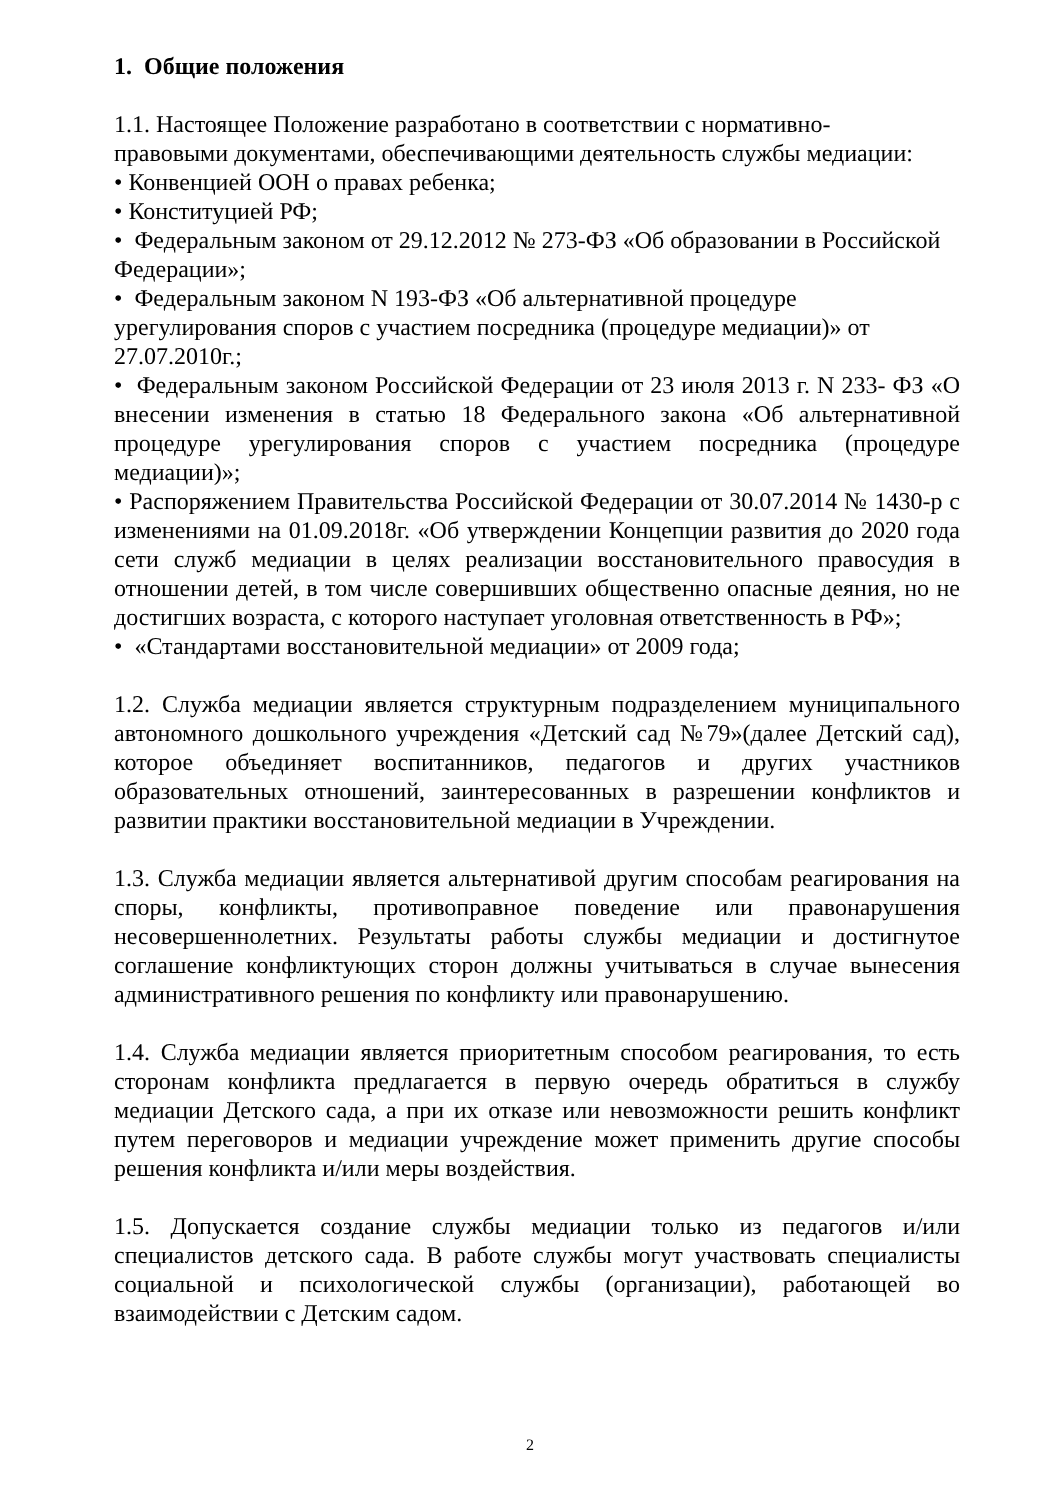1. Общие положения
1.1. Настоящее Положение разработано в соответствии с нормативно-
правовыми документами, обеспечивающими деятельность службы медиации:
• Конвенцией ООН о правах ребенка;
• Конституцией РФ;
• Федеральным законом от 29.12.2012 № 273-ФЗ «Об образовании в Российской Федерации»;
• Федеральным законом N 193-ФЗ «Об альтернативной процедуре урегулирования споров с участием посредника (процедуре медиации)» от 27.07.2010г.;
• Федеральным законом Российской Федерации от 23 июля 2013 г. N 233- ФЗ «О внесении изменения в статью 18 Федерального закона «Об альтернативной процедуре урегулирования споров с участием посредника (процедуре медиации)»;
• Распоряжением Правительства Российской Федерации от 30.07.2014 № 1430-р с изменениями на 01.09.2018г. «Об утверждении Концепции развития до 2020 года сети служб медиации в целях реализации восстановительного правосудия в отношении детей, в том числе совершивших общественно опасные деяния, но не достигших возраста, с которого наступает уголовная ответственность в РФ»;
• «Стандартами восстановительной медиации» от 2009 года;
1.2. Служба медиации является структурным подразделением муниципального автономного дошкольного учреждения «Детский сад №79»(далее Детский сад), которое объединяет воспитанников, педагогов и других участников образовательных отношений, заинтересованных в разрешении конфликтов и развитии практики восстановительной медиации в Учреждении.
1.3. Служба медиации является альтернативой другим способам реагирования на споры, конфликты, противоправное поведение или правонарушения несовершеннолетних. Результаты работы службы медиации и достигнутое соглашение конфликтующих сторон должны учитываться в случае вынесения административного решения по конфликту или правонарушению.
1.4. Служба медиации является приоритетным способом реагирования, то есть сторонам конфликта предлагается в первую очередь обратиться в службу медиации Детского сада, а при их отказе или невозможности решить конфликт путем переговоров и медиации учреждение может применить другие способы решения конфликта и/или меры воздействия.
1.5. Допускается создание службы медиации только из педагогов и/или специалистов детского сада. В работе службы могут участвовать специалисты социальной и психологической службы (организации), работающей во взаимодействии с Детским садом.
2